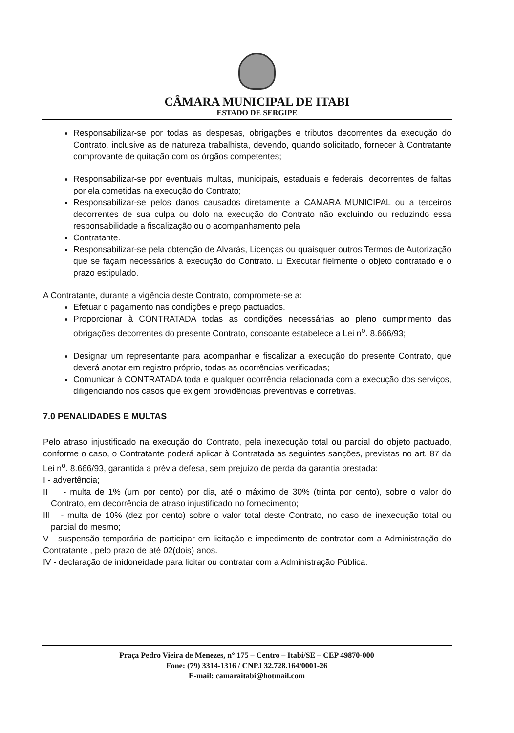CÂMARA MUNICIPAL DE ITABI
ESTADO DE SERGIPE
Responsabilizar-se por todas as despesas, obrigações e tributos decorrentes da execução do Contrato, inclusive as de natureza trabalhista, devendo, quando solicitado, fornecer à Contratante comprovante de quitação com os órgãos competentes;
Responsabilizar-se por eventuais multas, municipais, estaduais e federais, decorrentes de faltas por ela cometidas na execução do Contrato;
Responsabilizar-se pelos danos causados diretamente a CAMARA MUNICIPAL ou a terceiros decorrentes de sua culpa ou dolo na execução do Contrato não excluindo ou reduzindo essa responsabilidade a fiscalização ou o acompanhamento pela
Contratante.
Responsabilizar-se pela obtenção de Alvarás, Licenças ou quaisquer outros Termos de Autorização que se façam necessários à execução do Contrato. □ Executar fielmente o objeto contratado e o prazo estipulado.
A Contratante, durante a vigência deste Contrato, compromete-se a:
Efetuar o pagamento nas condições e preço pactuados.
Proporcionar à CONTRATADA todas as condições necessárias ao pleno cumprimento das obrigações decorrentes do presente Contrato, consoante estabelece a Lei n<sup>o</sup>. 8.666/93;
Designar um representante para acompanhar e fiscalizar a execução do presente Contrato, que deverá anotar em registro próprio, todas as ocorrências verificadas;
Comunicar à CONTRATADA toda e qualquer ocorrência relacionada com a execução dos serviços, diligenciando nos casos que exigem providências preventivas e corretivas.
7.0 PENALIDADES E MULTAS
Pelo atraso injustificado na execução do Contrato, pela inexecução total ou parcial do objeto pactuado, conforme o caso, o Contratante poderá aplicar à Contratada as seguintes sanções, previstas no art. 87 da Lei n<sup>o</sup>. 8.666/93, garantida a prévia defesa, sem prejuízo de perda da garantia prestada:
I - advertência;
II - multa de 1% (um por cento) por dia, até o máximo de 30% (trinta por cento), sobre o valor do Contrato, em decorrência de atraso injustificado no fornecimento;
III - multa de 10% (dez por cento) sobre o valor total deste Contrato, no caso de inexecução total ou parcial do mesmo;
V - suspensão temporária de participar em licitação e impedimento de contratar com a Administração do Contratante , pelo prazo de até 02(dois) anos.
IV - declaração de inidoneidade para licitar ou contratar com a Administração Pública.
Praça Pedro Vieira de Menezes, n° 175 – Centro – Itabi/SE – CEP 49870-000
Fone: (79) 3314-1316 / CNPJ 32.728.164/0001-26
E-mail: camaraitabi@hotmail.com